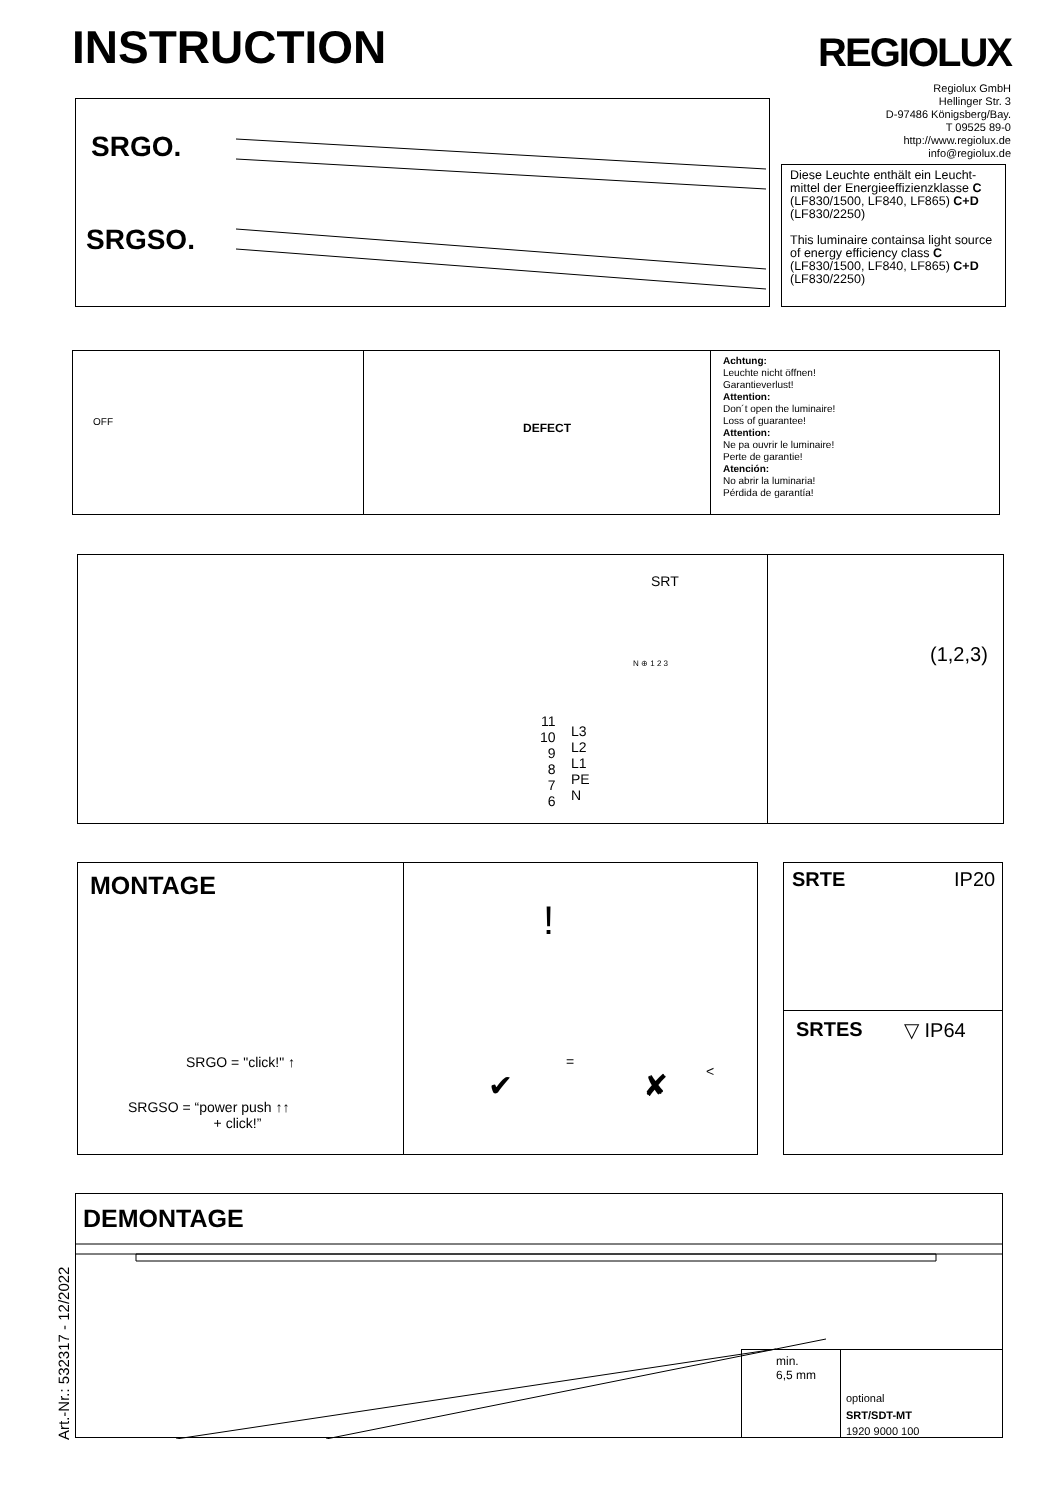INSTRUCTION REGIOLUX
Regiolux GmbH
Hellinger Str. 3
D-97486 Königsberg/Bay.
T 09525 89-0
http://www.regiolux.de
info@regiolux.de
SRGO.
SRGSO.
Diese Leuchte enthält ein Leucht-mittel der Energieeffizienzklasse C (LF830/1500, LF840, LF865) C+D (LF830/2250)
This luminaire containsa light source of energy efficiency class C (LF830/1500, LF840, LF865) C+D (LF830/2250)
OFF DEFECT
Achtung:
Leuchte nicht öffnen!
Garantieverlust!
Attention:
Don´t open the luminaire!
Loss of guarantee!
Attention:
Ne pa ouvrir le luminaire!
Perte de garantie!
Atención:
No abrir la luminaria!
Pérdida de garantía!
SRT
N ⊕ 1 2 3
11
10
9
8
7
6
L3
L2
L1
PE
N
(1,2,3)
MONTAGE
SRGO = "click!" ↑
SRGSO = “power push ↑↑
+ click!”
!
=
<
✔ ✘
SRTE IP20
SRTES ▽ IP64
Art.-Nr.: 532317 - 12/2022
DEMONTAGE
min.
6,5 mm
optional
SRT/SDT-MT
1920 9000 100